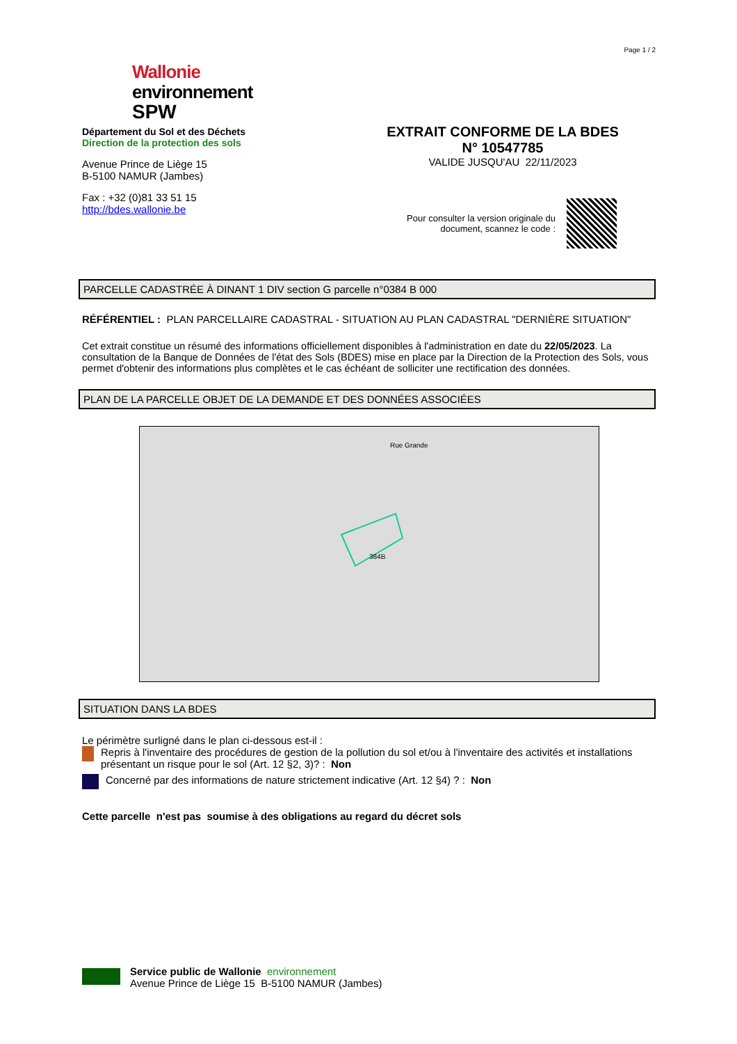Page 1 / 2
Wallonie
environnement
SPW
Département du Sol et des Déchets
Direction de la protection des sols
Avenue Prince de Liège 15
B-5100 NAMUR (Jambes)
Fax : +32 (0)81 33 51 15
http://bdes.wallonie.be
EXTRAIT CONFORME DE LA BDES
N° 10547785
VALIDE JUSQU'AU 22/11/2023
Pour consulter la version originale du
document, scannez le code :
PARCELLE CADASTRÉE À DINANT 1 DIV section G parcelle n°0384 B 000
RÉFÉRENTIEL : PLAN PARCELLAIRE CADASTRAL - SITUATION AU PLAN CADASTRAL "DERNIÈRE SITUATION"
Cet extrait constitue un résumé des informations officiellement disponibles à l'administration en date du 22/05/2023. La consultation de la Banque de Données de l'état des Sols (BDES) mise en place par la Direction de la Protection des Sols, vous permet d'obtenir des informations plus complètes et le cas échéant de solliciter une rectification des données.
PLAN DE LA PARCELLE OBJET DE LA DEMANDE ET DES DONNÉES ASSOCIÉES
384B
Rue Grande
SITUATION DANS LA BDES
Le périmètre surligné dans le plan ci-dessous est-il :
Repris à l'inventaire des procédures de gestion de la pollution du sol et/ou à l'inventaire des activités et installations présentant un risque pour le sol (Art. 12 §2, 3)? : Non
Concerné par des informations de nature strictement indicative (Art. 12 §4) ? : Non
Cette parcelle n'est pas soumise à des obligations au regard du décret sols
Service public de Wallonie environnement
Avenue Prince de Liège 15 B-5100 NAMUR (Jambes)